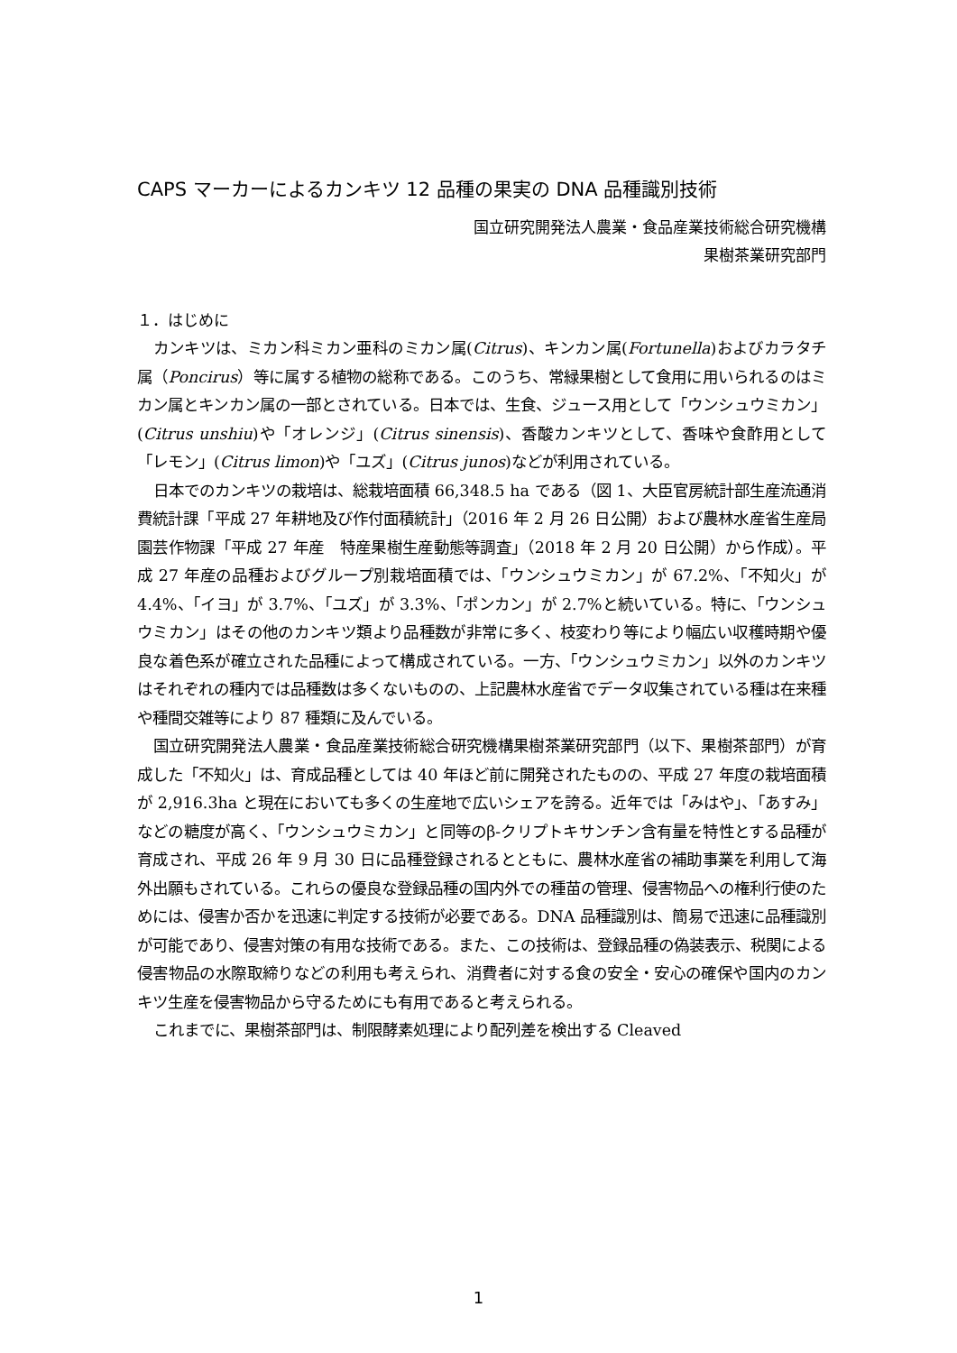CAPS マーカーによるカンキツ 12 品種の果実の DNA 品種識別技術
国立研究開発法人農業・食品産業技術総合研究機構
果樹茶業研究部門
１．はじめに
カンキツは、ミカン科ミカン亜科のミカン属(Citrus)、キンカン属(Fortunella)およびカラタチ属（Poncirus）等に属する植物の総称である。このうち、常緑果樹として食用に用いられるのはミカン属とキンカン属の一部とされている。日本では、生食、ジュース用として「ウンシュウミカン」(Citrus unshiu)や「オレンジ」(Citrus sinensis)、香酸カンキツとして、香味や食酢用として「レモン」(Citrus limon)や「ユズ」(Citrus junos)などが利用されている。
日本でのカンキツの栽培は、総栽培面積 66,348.5 ha である（図 1、大臣官房統計部生産流通消費統計課「平成 27 年耕地及び作付面積統計」（2016 年 2 月 26 日公開）および農林水産省生産局園芸作物課「平成 27 年産　特産果樹生産動態等調査」（2018 年 2 月 20 日公開）から作成）。平成 27 年産の品種およびグループ別栽培面積では、「ウンシュウミカン」が 67.2%、「不知火」が 4.4%、「イヨ」が 3.7%、「ユズ」が 3.3%、「ポンカン」が 2.7%と続いている。特に、「ウンシュウミカン」はその他のカンキツ類より品種数が非常に多く、枝変わり等により幅広い収穫時期や優良な着色系が確立された品種によって構成されている。一方、「ウンシュウミカン」以外のカンキツはそれぞれの種内では品種数は多くないものの、上記農林水産省でデータ収集されている種は在来種や種間交雑等により 87 種類に及んでいる。
国立研究開発法人農業・食品産業技術総合研究機構果樹茶業研究部門（以下、果樹茶部門）が育成した「不知火」は、育成品種としては 40 年ほど前に開発されたものの、平成 27 年度の栽培面積が 2,916.3ha と現在においても多くの生産地で広いシェアを誇る。近年では「みはや」、「あすみ」などの糖度が高く、「ウンシュウミカン」と同等のβ-クリプトキサンチン含有量を特性とする品種が育成され、平成 26 年 9 月 30 日に品種登録されるとともに、農林水産省の補助事業を利用して海外出願もされている。これらの優良な登録品種の国内外での種苗の管理、侵害物品への権利行使のためには、侵害か否かを迅速に判定する技術が必要である。DNA 品種識別は、簡易で迅速に品種識別が可能であり、侵害対策の有用な技術である。また、この技術は、登録品種の偽装表示、税関による侵害物品の水際取締りなどの利用も考えられ、消費者に対する食の安全・安心の確保や国内のカンキツ生産を侵害物品から守るためにも有用であると考えられる。
これまでに、果樹茶部門は、制限酵素処理により配列差を検出する Cleaved
1